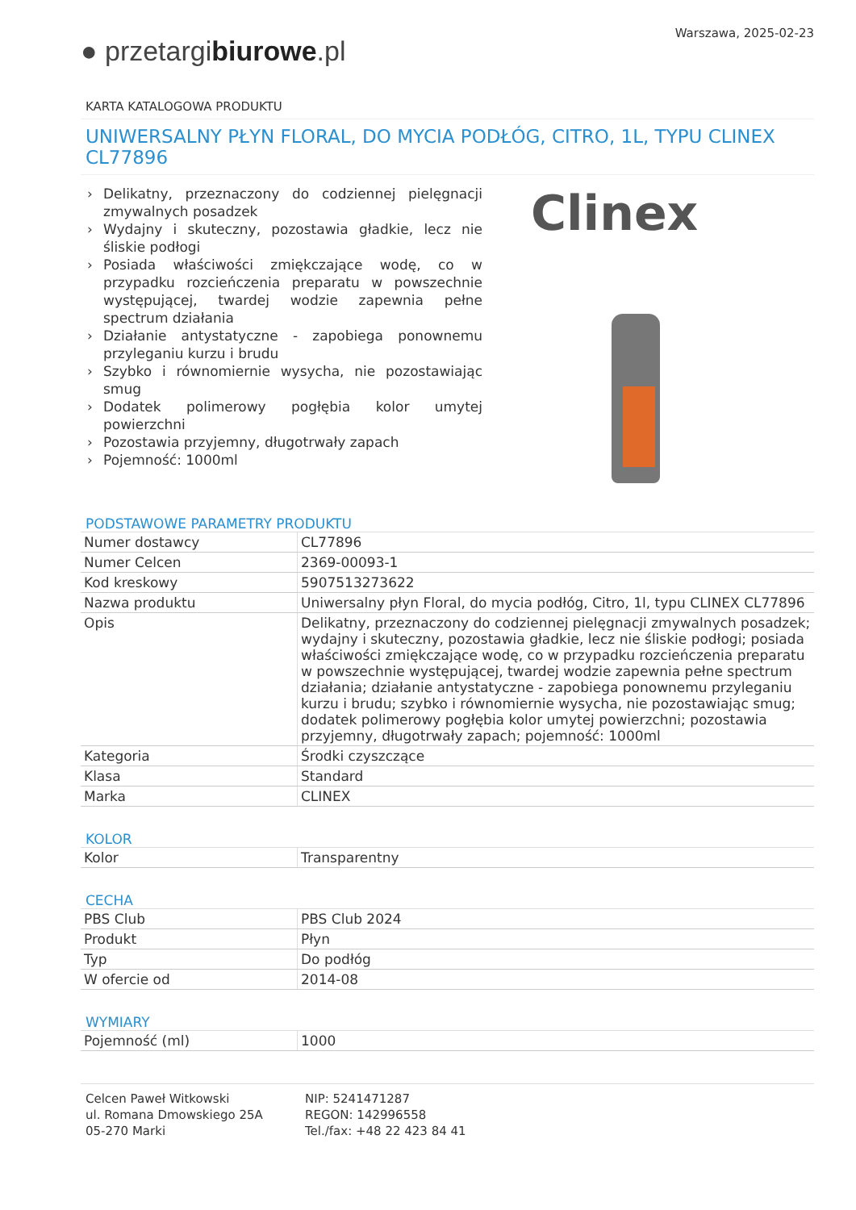Warszawa, 2025-02-23
● przetargibiurowe.pl
KARTA KATALOGOWA PRODUKTU
UNIWERSALNY PŁYN FLORAL, DO MYCIA PODŁÓG, CITRO, 1L, TYPU CLINEX CL77896
› Delikatny, przeznaczony do codziennej pielęgnacji zmywalnych posadzek
› Wydajny i skuteczny, pozostawia gładkie, lecz nie śliskie podłogi
› Posiada właściwości zmiękczające wodę, co w przypadku rozcieńczenia preparatu w powszechnie występującej, twardej wodzie zapewnia pełne spectrum działania
› Działanie antystatyczne - zapobiega ponownemu przyleganiu kurzu i brudu
› Szybko i równomiernie wysycha, nie pozostawiając smug
› Dodatek polimerowy pogłębia kolor umytej powierzchni
› Pozostawia przyjemny, długotrwały zapach
› Pojemność: 1000ml
Clinex
PODSTAWOWE PARAMETRY PRODUKTU
| Numer dostawcy | CL77896 |
| Numer Celcen | 2369-00093-1 |
| Kod kreskowy | 5907513273622 |
| Nazwa produktu | Uniwersalny płyn Floral, do mycia podłóg, Citro, 1l, typu CLINEX CL77896 |
| Opis | Delikatny, przeznaczony do codziennej pielęgnacji zmywalnych posadzek; wydajny i skuteczny, pozostawia gładkie, lecz nie śliskie podłogi; posiada właściwości zmiękczające wodę, co w przypadku rozcieńczenia preparatu w powszechnie występującej, twardej wodzie zapewnia pełne spectrum działania; działanie antystatyczne - zapobiega ponownemu przyleganiu kurzu i brudu; szybko i równomiernie wysycha, nie pozostawiając smug; dodatek polimerowy pogłębia kolor umytej powierzchni; pozostawia przyjemny, długotrwały zapach; pojemność: 1000ml |
| Kategoria | Środki czyszczące |
| Klasa | Standard |
| Marka | CLINEX |
KOLOR
| Kolor | Transparentny |
CECHA
| PBS Club | PBS Club 2024 |
| Produkt | Płyn |
| Typ | Do podłóg |
| W ofercie od | 2014-08 |
WYMIARY
| Pojemność (ml) | 1000 |
Celcen Paweł Witkowski
ul. Romana Dmowskiego 25A
05-270 Marki
NIP: 5241471287
REGON: 142996558
Tel./fax: +48 22 423 84 41